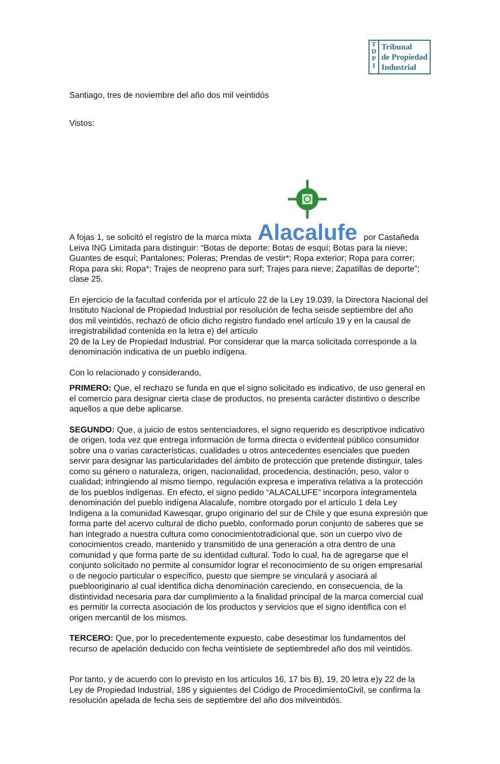T
D
P
I
Tribunal
de Propiedad
Industrial
Santiago, tres de noviembre del año dos mil veintidós
Vistos:
A fojas 1, se solicitó el registro de la marca mixta
Alacalufe por Castañeda Leiva ING Limitada para distinguir: “Botas de deporte; Botas de esquí; Botas para la nieve; Guantes de esquí; Pantalones; Poleras; Prendas de vestir*; Ropa exterior; Ropa para correr; Ropa para ski; Ropa*; Trajes de neopreno para surf; Trajes para nieve; Zapatillas de deporte”; clase 25.
En ejercicio de la facultad conferida por el artículo 22 de la Ley 19.039, la Directora Nacional del Instituto Nacional de Propiedad Industrial por resolución de fecha seisde septiembre del año dos mil veintidós, rechazó de oficio dicho registro fundado enel artículo 19 y en la causal de irregistrabilidad contenida en la letra e) del artículo
20 de la Ley de Propiedad Industrial. Por considerar que la marca solicitada corresponde a la denominación indicativa de un pueblo indígena.
Con lo relacionado y considerando,
PRIMERO: Que, el rechazo se funda en que el signo solicitado es indicativo, de uso general en el comercio para designar cierta clase de productos, no presenta carácter distintivo o describe aquellos a que debe aplicarse.
SEGUNDO: Que, a juicio de estos sentenciadores, el signo requerido es descriptivoe indicativo de origen, toda vez que entrega información de forma directa o evidenteal público consumidor sobre una o varias características, cualidades u otros antecedentes esenciales que pueden servir para designar las particularidades del ámbito de protección que pretende distinguir, tales como su género o naturaleza, origen, nacionalidad, procedencia, destinación, peso, valor o cualidad; infringiendo al mismo tiempo, regulación expresa e imperativa relativa a la protección de los pueblos indígenas. En efecto, el signo pedido “ALACALUFE” incorpora íntegramentela denominación del pueblo indígena Alacalufe, nombre otorgado por el artículo 1 dela Ley Indígena a la comunidad Kawesqar, grupo originario del sur de Chile y que esuna expresión que forma parte del acervo cultural de dicho pueblo, conformado porun conjunto de saberes que se han integrado a nuestra cultura como conocimientotradicional que, son un cuerpo vivo de conocimientos creado, mantenido y transmitido de una generación a otra dentro de una comunidad y que forma parte de su identidad cultural. Todo lo cual, ha de agregarse que el conjunto solicitado no permite al consumidor lograr el reconocimiento de su origen empresarial o de negocio particular o específico, puesto que siempre se vinculará y asociará al pueblooriginario al cual identifica dicha denominación careciendo, en consecuencia, de la distintividad necesaria para dar cumplimiento a la finalidad principal de la marca comercial cual es permitir la correcta asociación de los productos y servicios que el signo identifica con el origen mercantil de los mismos.
TERCERO: Que, por lo precedentemente expuesto, cabe desestimar los fundamentos del recurso de apelación deducido con fecha veintisiete de septiembredel año dos mil veintidós.
Por tanto, y de acuerdo con lo previsto en los artículos 16, 17 bis B), 19, 20 letra e)y 22 de la Ley de Propiedad Industrial, 186 y siguientes del Código de ProcedimientoCivil, se confirma la resolución apelada de fecha seis de septiembre del año dos milveintidós.